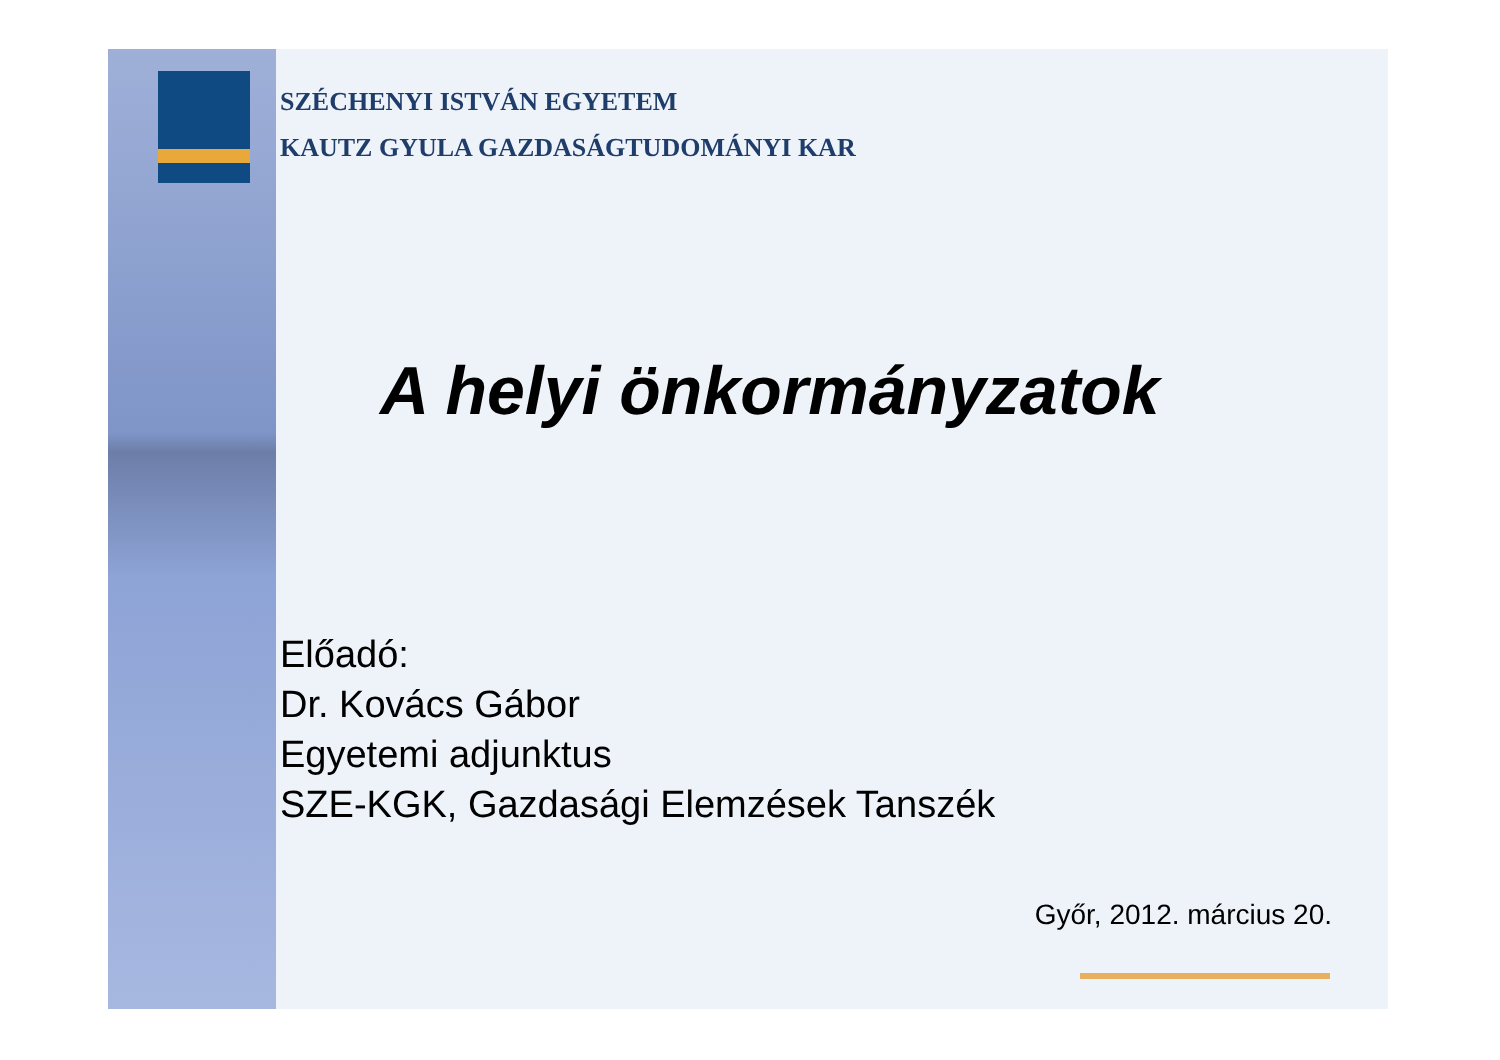SZÉCHENYI ISTVÁN EGYETEM
KAUTZ GYULA GAZDASÁGTUDOMÁNYI KAR
A helyi önkormányzatok
Előadó:
Dr. Kovács Gábor
Egyetemi adjunktus
SZE-KGK, Gazdasági Elemzések Tanszék
Győr, 2012. március 20.